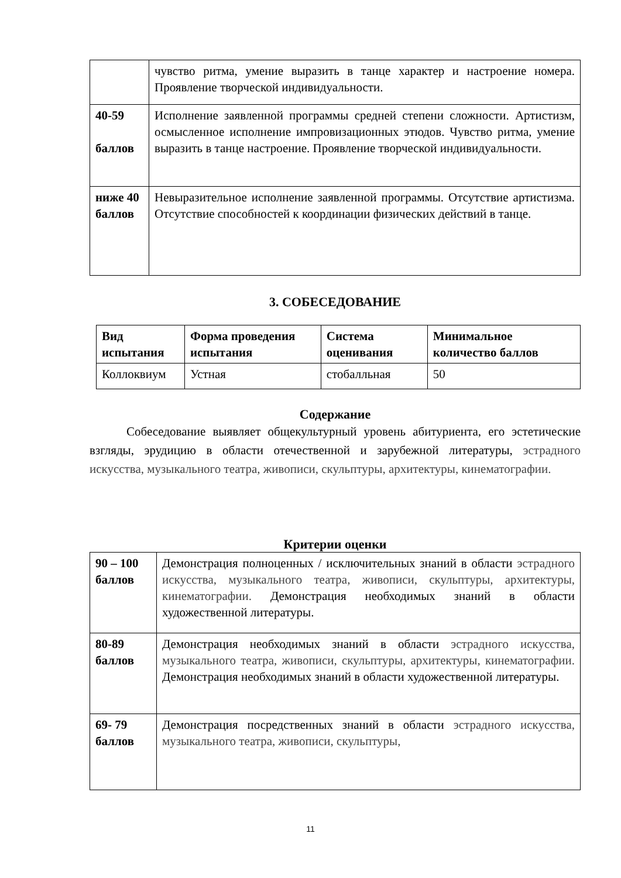| | чувство ритма, умение выразить в танце характер и настроение номера. Проявление творческой индивидуальности. |
| 40-59 баллов | Исполнение заявленной программы средней степени сложности. Артистизм, осмысленное исполнение импровизационных этюдов. Чувство ритма, умение выразить в танце настроение. Проявление творческой индивидуальности. |
| ниже 40 баллов | Невыразительное исполнение заявленной программы. Отсутствие артистизма. Отсутствие способностей к координации физических действий в танце. |
3. СОБЕСЕДОВАНИЕ
| Вид испытания | Форма проведения испытания | Система оценивания | Минимальное количество баллов |
| --- | --- | --- | --- |
| Коллоквиум | Устная | стобалльная | 50 |
Содержание
Собеседование выявляет общекультурный уровень абитуриента, его эстетические взгляды, эрудицию в области отечественной и зарубежной литературы, эстрадного искусства, музыкального театра, живописи, скульптуры, архитектуры, кинематографии.
Критерии оценки
| 90 – 100 баллов | Демонстрация полноценных / исключительных знаний в области эстрадного искусства, музыкального театра, живописи, скульптуры, архитектуры, кинематографии. Демонстрация необходимых знаний в области художественной литературы. |
| 80-89 баллов | Демонстрация необходимых знаний в области эстрадного искусства, музыкального театра, живописи, скульптуры, архитектуры, кинематографии. Демонстрация необходимых знаний в области художественной литературы. |
| 69- 79 баллов | Демонстрация посредственных знаний в области эстрадного искусства, музыкального театра, живописи, скульптуры, |
11